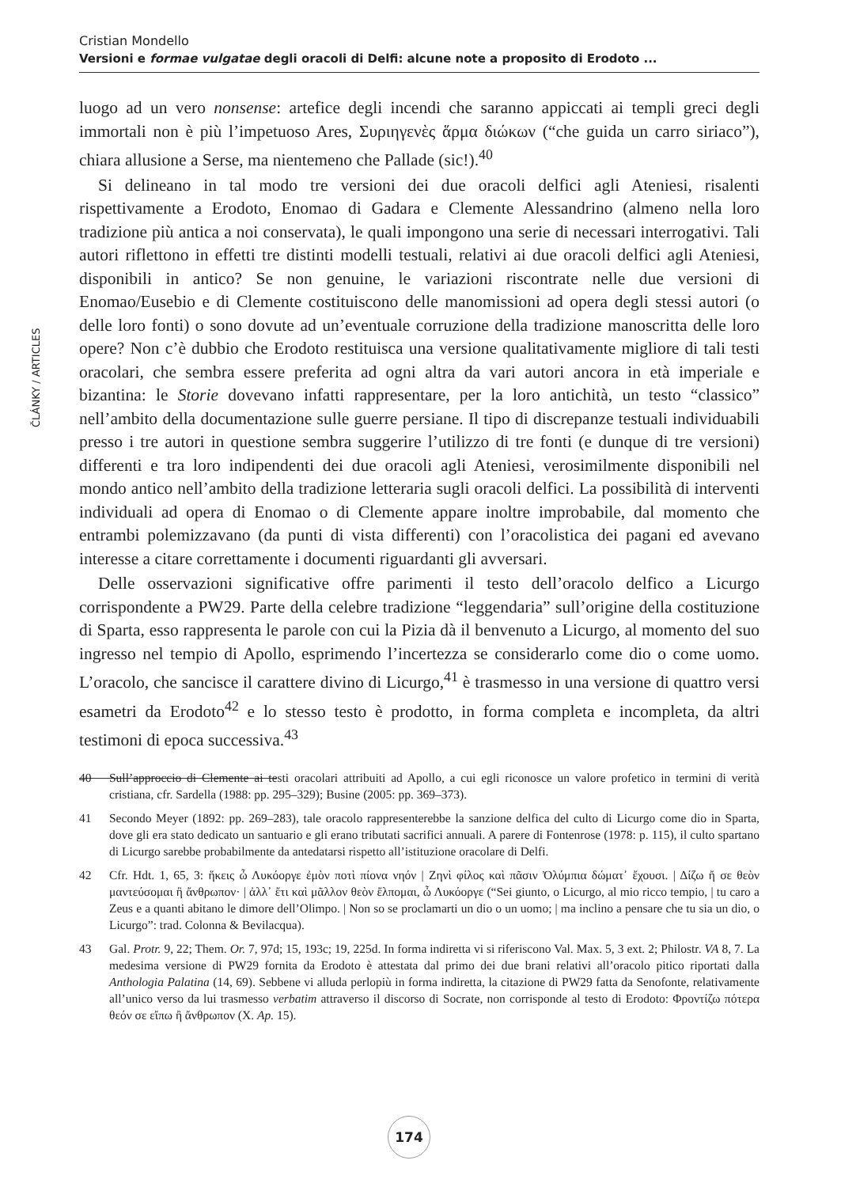Cristian Mondello
Versioni e formae vulgatae degli oracoli di Delfi: alcune note a proposito di Erodoto ...
ČLÁNKY / ARTICLES
luogo ad un vero nonsense: artefice degli incendi che saranno appiccati ai templi greci degli immortali non è più l’impetuoso Ares, Συριηγενὲς ἅρμα διώκων (“che guida un carro siriaco”), chiara allusione a Serse, ma nientemeno che Pallade (sic!).<sup>40</sup>
Si delineano in tal modo tre versioni dei due oracoli delfici agli Ateniesi, risalenti rispettivamente a Erodoto, Enomao di Gadara e Clemente Alessandrino (almeno nella loro tradizione più antica a noi conservata), le quali impongono una serie di necessari interrogativi. Tali autori riflettono in effetti tre distinti modelli testuali, relativi ai due oracoli delfici agli Ateniesi, disponibili in antico? Se non genuine, le variazioni riscontrate nelle due versioni di Enomao/Eusebio e di Clemente costituiscono delle manomissioni ad opera degli stessi autori (o delle loro fonti) o sono dovute ad un’eventuale corruzione della tradizione manoscritta delle loro opere? Non c’è dubbio che Erodoto restituisca una versione qualitativamente migliore di tali testi oracolari, che sembra essere preferita ad ogni altra da vari autori ancora in età imperiale e bizantina: le Storie dovevano infatti rappresentare, per la loro antichità, un testo “classico” nell’ambito della documentazione sulle guerre persiane. Il tipo di discrepanze testuali individuabili presso i tre autori in questione sembra suggerire l’utilizzo di tre fonti (e dunque di tre versioni) differenti e tra loro indipendenti dei due oracoli agli Ateniesi, verosimilmente disponibili nel mondo antico nell’ambito della tradizione letteraria sugli oracoli delfici. La possibilità di interventi individuali ad opera di Enomao o di Clemente appare inoltre improbabile, dal momento che entrambi polemizzavano (da punti di vista differenti) con l’oracolistica dei pagani ed avevano interesse a citare correttamente i documenti riguardanti gli avversari.
Delle osservazioni significative offre parimenti il testo dell’oracolo delfico a Licurgo corrispondente a PW29. Parte della celebre tradizione “leggendaria” sull’origine della costituzione di Sparta, esso rappresenta le parole con cui la Pizia dà il benvenuto a Licurgo, al momento del suo ingresso nel tempio di Apollo, esprimendo l’incertezza se considerarlo come dio o come uomo. L’oracolo, che sancisce il carattere divino di Licurgo,<sup>41</sup> è trasmesso in una versione di quattro versi esametri da Erodoto<sup>42</sup> e lo stesso testo è prodotto, in forma completa e incompleta, da altri testimoni di epoca successiva.<sup>43</sup>
40 Sull’approccio di Clemente ai testi oracolari attribuiti ad Apollo, a cui egli riconosce un valore profetico in termini di verità cristiana, cfr. Sardella (1988: pp. 295–329); Busine (2005: pp. 369–373).
41 Secondo Meyer (1892: pp. 269–283), tale oracolo rappresenterebbe la sanzione delfica del culto di Licurgo come dio in Sparta, dove gli era stato dedicato un santuario e gli erano tributati sacrifici annuali. A parere di Fontenrose (1978: p. 115), il culto spartano di Licurgo sarebbe probabilmente da antedatarsi rispetto all’istituzione oracolare di Delfi.
42 Cfr. Hdt. 1, 65, 3: ἥκεις ὦ Λυκόοργε ἐμὸν ποτὶ πίονα νηόν | Ζηνὶ φίλος καὶ πᾶσιν Ὀλύμπια δώματ᾽ ἔχουσι. | Δίζω ἤ σε θεὸν μαντεύσομαι ἢ ἄνθρωπον· | ἀλλ᾽ ἔτι καὶ μᾶλλον θεὸν ἔλπομαι, ὦ Λυκόοργε (“Sei giunto, o Licurgo, al mio ricco tempio, | tu caro a Zeus e a quanti abitano le dimore dell’Olimpo. | Non so se proclamarti un dio o un uomo; | ma inclino a pensare che tu sia un dio, o Licurgo”: trad. Colonna & Bevilacqua).
43 Gal. Protr. 9, 22; Them. Or. 7, 97d; 15, 193c; 19, 225d. In forma indiretta vi si riferiscono Val. Max. 5, 3 ext. 2; Philostr. VA 8, 7. La medesima versione di PW29 fornita da Erodoto è attestata dal primo dei due brani relativi all’oracolo pitico riportati dalla Anthologia Palatina (14, 69). Sebbene vi alluda perlopiù in forma indiretta, la citazione di PW29 fatta da Senofonte, relativamente all’unico verso da lui trasmesso verbatim attraverso il discorso di Socrate, non corrisponde al testo di Erodoto: Φροντίζω πότερα θεόν σε εἴπω ἢ ἄνθρωπον (X. Ap. 15).
174